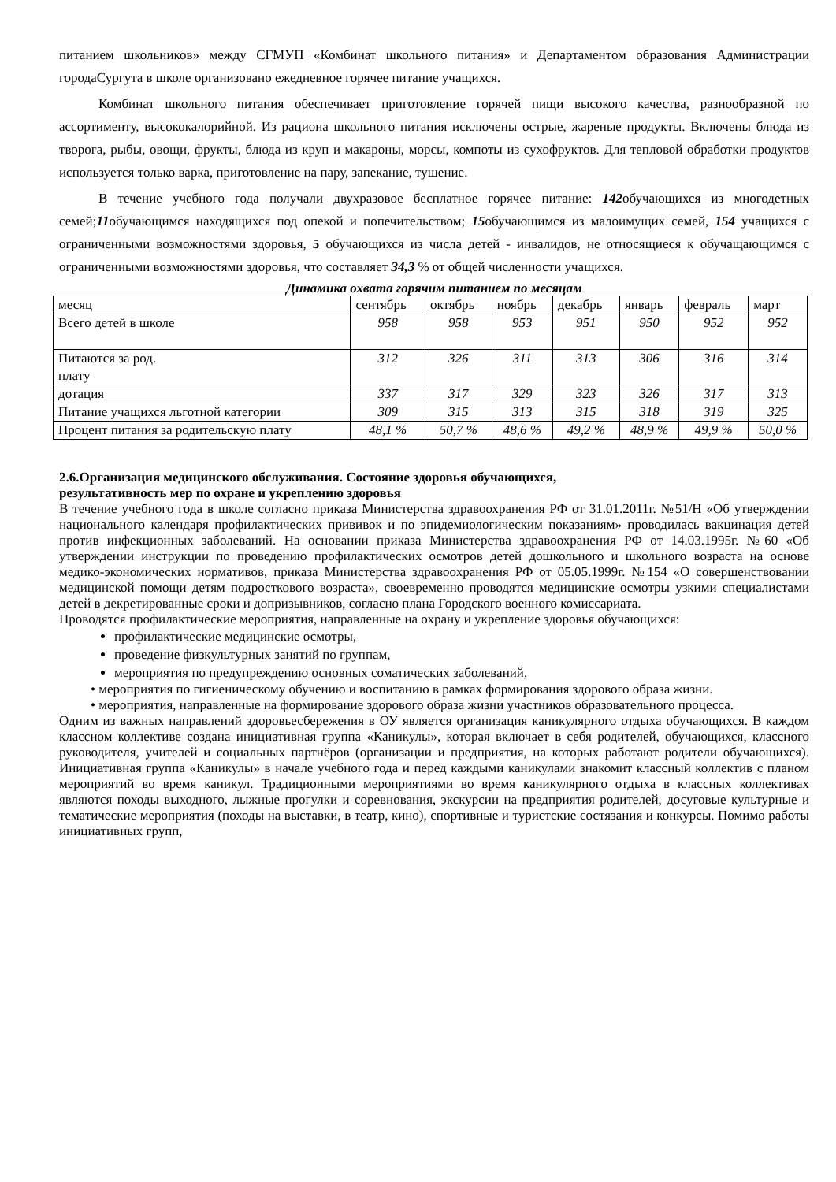питанием школьников» между СГМУП «Комбинат школьного питания» и Департаментом образования Администрации городаСургута в школе организовано ежедневное горячее питание учащихся.
Комбинат школьного питания обеспечивает приготовление горячей пищи высокого качества, разнообразной по ассортименту, высококалорийной. Из рациона школьного питания исключены острые, жареные продукты. Включены блюда из творога, рыбы, овощи, фрукты, блюда из круп и макароны, морсы, компоты из сухофруктов. Для тепловой обработки продуктов используется только варка, приготовление на пару, запекание, тушение.
В течение учебного года получали двухразовое бесплатное горячее питание: 142обучающихся из многодетных семей;11обучающимся находящихся под опекой и попечительством; 15обучающимся из малоимущих семей, 154 учащихся с ограниченными возможностями здоровья, 5 обучающихся из числа детей - инвалидов, не относящиеся к обучащающимся с ограниченными возможностями здоровья, что составляет 34,3 % от общей численности учащихся.
Динамика охвата горячим питанием по месяцам
| месяц | сентябрь | октябрь | ноябрь | декабрь | январь | февраль | март |
| Всего детей в школе | 958 | 958 | 953 | 951 | 950 | 952 | 952 |
| Питаются за род. плату | 312 | 326 | 311 | 313 | 306 | 316 | 314 |
| дотация | 337 | 317 | 329 | 323 | 326 | 317 | 313 |
| Питание учащихся льготной категории | 309 | 315 | 313 | 315 | 318 | 319 | 325 |
| Процент питания за родительскую плату | 48,1 % | 50,7 % | 48,6 % | 49,2 % | 48,9 % | 49,9 % | 50,0 % |
2.6.Организация медицинского обслуживания. Состояние здоровья обучающихся,
результативность мер по охране и укреплению здоровья
В течение учебного года в школе согласно приказа Министерства здравоохранения РФ от 31.01.2011г. №51/Н «Об утверждении национального календаря профилактических прививок и по эпидемиологическим показаниям» проводилась вакцинация детей против инфекционных заболеваний. На основании приказа Министерства здравоохранения РФ от 14.03.1995г. №60 «Об утверждении инструкции по проведению профилактических осмотров детей дошкольного и школьного возраста на основе медико-экономических нормативов, приказа Министерства здравоохранения РФ от 05.05.1999г. №154 «О совершенствовании медицинской помощи детям подросткового возраста», своевременно проводятся медицинские осмотры узкими специалистами детей в декретированные сроки и допризывников, согласно плана Городского военного комиссариата.
Проводятся профилактические мероприятия, направленные на охрану и укрепление здоровья обучающихся:
профилактические медицинские осмотры,
проведение физкультурных занятий по группам,
мероприятия по предупреждению основных соматических заболеваний,
• мероприятия по гигиеническому обучению и воспитанию в рамках формирования здорового образа жизни.
• мероприятия, направленные на формирование здорового образа жизни участников образовательного процесса.
Одним из важных направлений здоровьесбережения в ОУ является организация каникулярного отдыха обучающихся. В каждом классном коллективе создана инициативная группа «Каникулы», которая включает в себя родителей, обучающихся, классного руководителя, учителей и социальных партнёров (организации и предприятия, на которых работают родители обучающихся). Инициативная группа «Каникулы» в начале учебного года и перед каждыми каникулами знакомит классный коллектив с планом мероприятий во время каникул. Традиционными мероприятиями во время каникулярного отдыха в классных коллективах являются походы выходного, лыжные прогулки и соревнования, экскурсии на предприятия родителей, досуговые культурные и тематические мероприятия (походы на выставки, в театр, кино), спортивные и туристские состязания и конкурсы. Помимо работы инициативных групп,